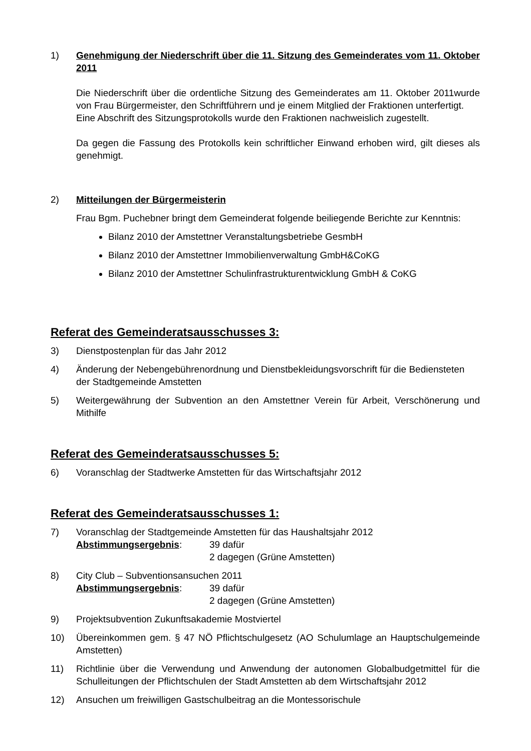1) Genehmigung der Niederschrift über die 11. Sitzung des Gemeinderates vom 11. Oktober 2011
Die Niederschrift über die ordentliche Sitzung des Gemeinderates am 11. Oktober 2011wurde von Frau Bürgermeister, den Schriftführern und je einem Mitglied der Fraktionen unterfertigt.
Eine Abschrift des Sitzungsprotokolls wurde den Fraktionen nachweislich zugestellt.
Da gegen die Fassung des Protokolls kein schriftlicher Einwand erhoben wird, gilt dieses als genehmigt.
2) Mitteilungen der Bürgermeisterin
Frau Bgm. Puchebner bringt dem Gemeinderat folgende beiliegende Berichte zur Kenntnis:
Bilanz 2010 der Amstettner Veranstaltungsbetriebe GesmbH
Bilanz 2010 der Amstettner Immobilienverwaltung GmbH&CoKG
Bilanz 2010 der Amstettner Schulinfrastrukturentwicklung GmbH & CoKG
Referat des Gemeinderatsausschusses 3:
3) Dienstpostenplan für das Jahr 2012
4) Änderung der Nebengebührenordnung und Dienstbekleidungsvorschrift für die Bediensteten der Stadtgemeinde Amstetten
5) Weitergewährung der Subvention an den Amstettner Verein für Arbeit, Verschönerung und Mithilfe
Referat des Gemeinderatsausschusses 5:
6) Voranschlag der Stadtwerke Amstetten für das Wirtschaftsjahr 2012
Referat des Gemeinderatsausschusses 1:
7) Voranschlag der Stadtgemeinde Amstetten für das Haushaltsjahr 2012
Abstimmungsergebnis: 39 dafür
2 dagegen (Grüne Amstetten)
8) City Club – Subventionsansuchen 2011
Abstimmungsergebnis: 39 dafür
2 dagegen (Grüne Amstetten)
9) Projektsubvention Zukunftsakademie Mostviertel
10) Übereinkommen gem. § 47 NÖ Pflichtschulgesetz (AO Schulumlage an Hauptschulgemeinde Amstetten)
11) Richtlinie über die Verwendung und Anwendung der autonomen Globalbudgetmittel für die Schulleitungen der Pflichtschulen der Stadt Amstetten ab dem Wirtschaftsjahr 2012
12) Ansuchen um freiwilligen Gastschulbeitrag an die Montessorischule